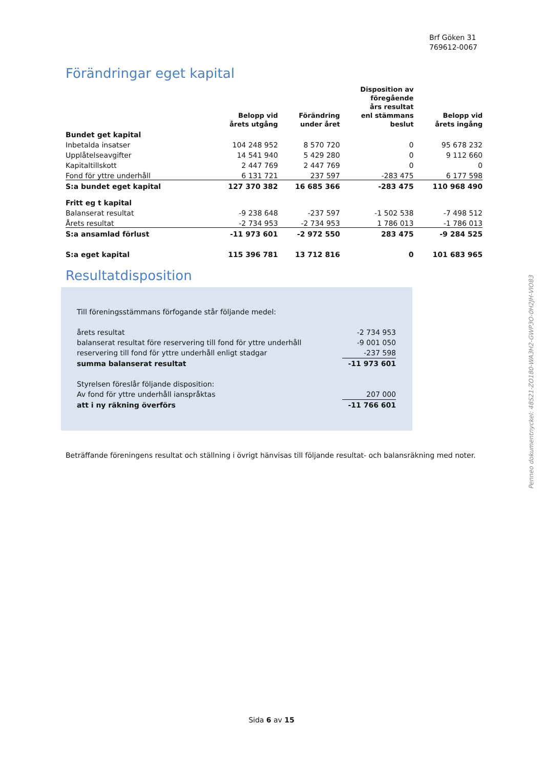Brf Göken 31
769612-0067
Förändringar eget kapital
| | Belopp vid årets utgång | Förändring under året | Disposition av föregående års resultat enl stämmans beslut | Belopp vid årets ingång |
| --- | --- | --- | --- | --- |
| Bundet get kapital | | | | |
| Inbetalda insatser | 104 248 952 | 8 570 720 | 0 | 95 678 232 |
| Upplåtelseavgifter | 14 541 940 | 5 429 280 | 0 | 9 112 660 |
| Kapitaltillskott | 2 447 769 | 2 447 769 | 0 | 0 |
| Fond för yttre underhåll | 6 131 721 | 237 597 | -283 475 | 6 177 598 |
| S:a bundet eget kapital | 127 370 382 | 16 685 366 | -283 475 | 110 968 490 |
| Fritt eg t kapital | | | | |
| Balanserat resultat | -9 238 648 | -237 597 | -1 502 538 | -7 498 512 |
| Årets resultat | -2 734 953 | -2 734 953 | 1 786 013 | -1 786 013 |
| S:a ansamlad förlust | -11 973 601 | -2 972 550 | 283 475 | -9 284 525 |
| S:a eget kapital | 115 396 781 | 13 712 816 | 0 | 101 683 965 |
Resultatdisposition
| Till föreningsstämmans förfogande står följande medel: | |
| årets resultat | -2 734 953 |
| balanserat resultat före reservering till fond för yttre underhåll | -9 001 050 |
| reservering till fond för yttre underhåll enligt stadgar | -237 598 |
| summa balanserat resultat | -11 973 601 |
| Styrelsen föreslår följande disposition: | |
| Av fond för yttre underhåll ianspråktas | 207 000 |
| att i ny räkning överförs | -11 766 601 |
Beträffande föreningens resultat och ställning i övrigt hänvisas till följande resultat- och balansräkning med noter.
Sida 6 av 15
Penneo dokumentnyckel: 48S21-ZO180-WA3H2-GWP3O-0H2JH-VIO83